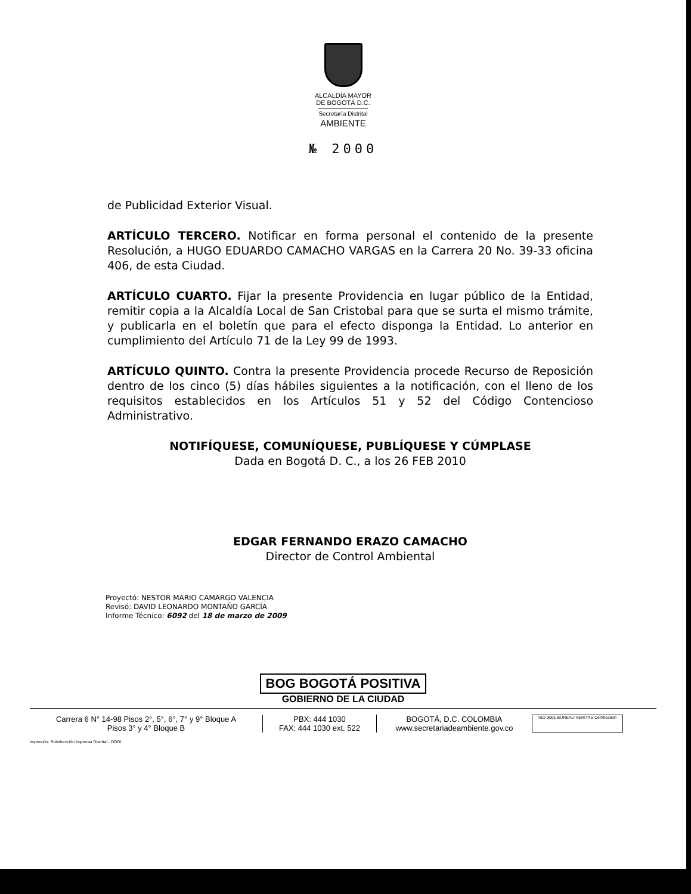ALCALDÍA MAYOR
DE BOGOTÁ D.C.
Secretaría Distrital
AMBIENTE
№ 2000
de Publicidad Exterior Visual.
ARTÍCULO TERCERO. Notificar en forma personal el contenido de la presente Resolución, a HUGO EDUARDO CAMACHO VARGAS en la Carrera 20 No. 39-33 oficina 406, de esta Ciudad.
ARTÍCULO CUARTO. Fijar la presente Providencia en lugar público de la Entidad, remitir copia a la Alcaldía Local de San Cristobal para que se surta el mismo trámite, y publicarla en el boletín que para el efecto disponga la Entidad. Lo anterior en cumplimiento del Artículo 71 de la Ley 99 de 1993.
ARTÍCULO QUINTO. Contra la presente Providencia procede Recurso de Reposición dentro de los cinco (5) días hábiles siguientes a la notificación, con el lleno de los requisitos establecidos en los Artículos 51 y 52 del Código Contencioso Administrativo.
NOTIFÍQUESE, COMUNÍQUESE, PUBLÍQUESE Y CÚMPLASE
Dada en Bogotá D. C., a los 26 FEB 2010
EDGAR FERNANDO ERAZO CAMACHO
Director de Control Ambiental
Proyectó: NESTOR MARIO CAMARGO VALENCIA
Revisó: DAVID LEONARDO MONTAÑO GARCÍA
Informe Técnico: 6092 del 18 de marzo de 2009
BOG BOGOTÁ POSITIVA
GOBIERNO DE LA CIUDAD
Carrera 6 N° 14-98 Pisos 2°, 5°, 6°, 7° y 9° Bloque A
Pisos 3° y 4° Bloque B
PBX: 444 1030
FAX: 444 1030 ext. 522
BOGOTÁ, D.C. COLOMBIA
www.secretariadeambiente.gov.co
ISO 9001 BUREAU VERITAS Certification
Impresión: Subdirección Imprenta Distrital - DDDI